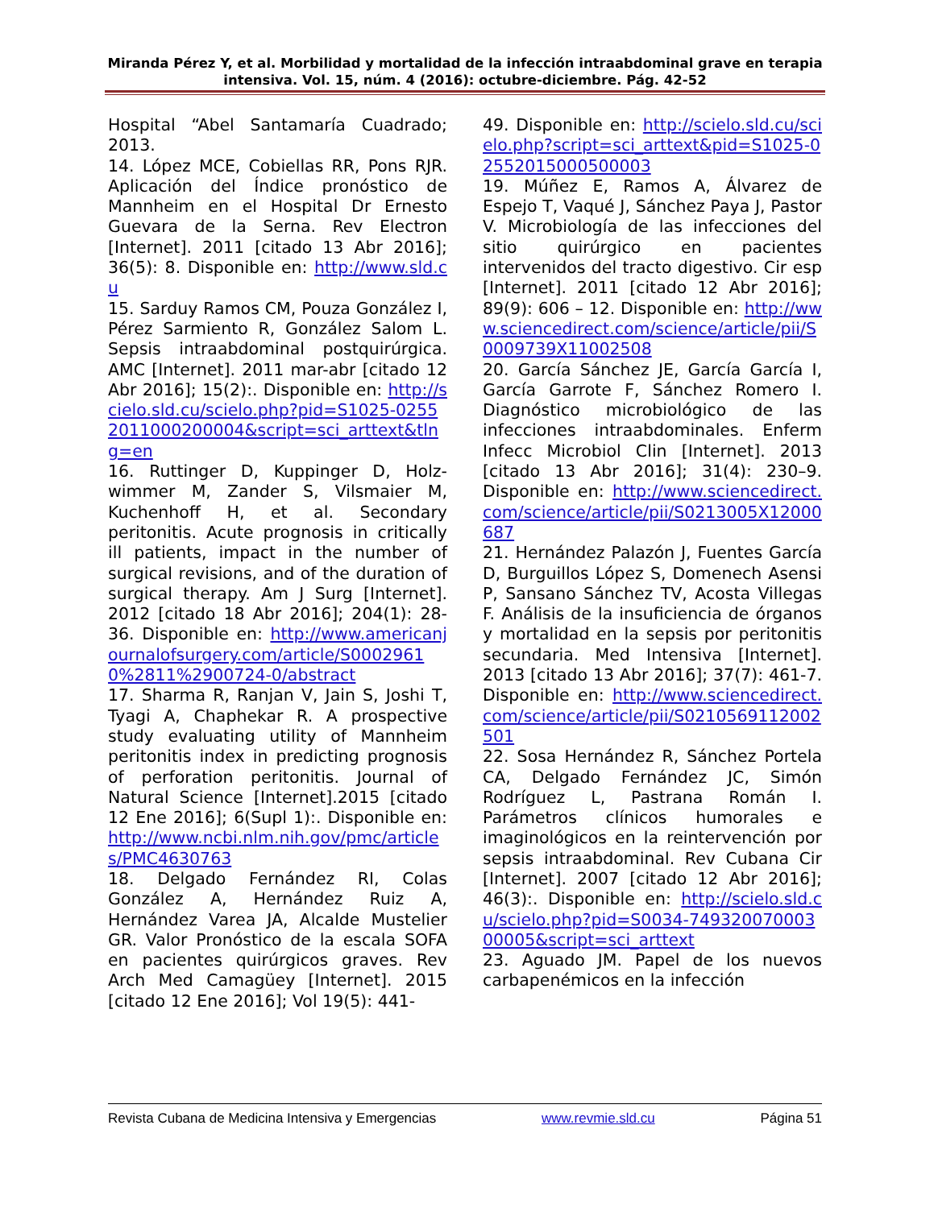Miranda Pérez Y, et al. Morbilidad y mortalidad de la infección intraabdominal grave en terapia intensiva. Vol. 15, núm. 4 (2016): octubre-diciembre. Pág. 42-52
Hospital “Abel Santamaría Cuadrado; 2013.
14. López MCE, Cobiellas RR, Pons RJR. Aplicación del Índice pronóstico de Mannheim en el Hospital Dr Ernesto Guevara de la Serna. Rev Electron [Internet]. 2011 [citado 13 Abr 2016]; 36(5): 8. Disponible en: http://www.sld.cu
15. Sarduy Ramos CM, Pouza González I, Pérez Sarmiento R, González Salom L. Sepsis intraabdominal postquirúrgica. AMC [Internet]. 2011 mar-abr [citado 12 Abr 2016]; 15(2):. Disponible en: http://scielo.sld.cu/scielo.php?pid=S1025-02552011000200004&script=sci_arttext&tlng=en
16. Ruttinger D, Kuppinger D, Holz-wimmer M, Zander S, Vilsmaier M, Kuchenhoff H, et al. Secondary peritonitis. Acute prognosis in critically ill patients, impact in the number of surgical revisions, and of the duration of surgical therapy. Am J Surg [Internet]. 2012 [citado 18 Abr 2016]; 204(1): 28-36. Disponible en: http://www.americanjournalofsurgery.com/article/S00029610%2811%2900724-0/abstract
17. Sharma R, Ranjan V, Jain S, Joshi T, Tyagi A, Chaphekar R. A prospective study evaluating utility of Mannheim peritonitis index in predicting prognosis of perforation peritonitis. Journal of Natural Science [Internet].2015 [citado 12 Ene 2016]; 6(Supl 1):. Disponible en: http://www.ncbi.nlm.nih.gov/pmc/articles/PMC4630763
18. Delgado Fernández RI, Colas González A, Hernández Ruiz A, Hernández Varea JA, Alcalde Mustelier GR. Valor Pronóstico de la escala SOFA en pacientes quirúrgicos graves. Rev Arch Med Camagüey [Internet]. 2015 [citado 12 Ene 2016]; Vol 19(5): 441-
49. Disponible en: http://scielo.sld.cu/scielo.php?script=sci_arttext&pid=S1025-02552015000500003
19. Múñez E, Ramos A, Álvarez de Espejo T, Vaqué J, Sánchez Paya J, Pastor V. Microbiología de las infecciones del sitio quirúrgico en pacientes intervenidos del tracto digestivo. Cir esp [Internet]. 2011 [citado 12 Abr 2016]; 89(9): 606 – 12. Disponible en: http://www.sciencedirect.com/science/article/pii/S0009739X11002508
20. García Sánchez JE, García García I, García Garrote F, Sánchez Romero I. Diagnóstico microbiológico de las infecciones intraabdominales. Enferm Infecc Microbiol Clin [Internet]. 2013 [citado 13 Abr 2016]; 31(4): 230–9. Disponible en: http://www.sciencedirect.com/science/article/pii/S0213005X12000687
21. Hernández Palazón J, Fuentes García D, Burguillos López S, Domenech Asensi P, Sansano Sánchez TV, Acosta Villegas F. Análisis de la insuficiencia de órganos y mortalidad en la sepsis por peritonitis secundaria. Med Intensiva [Internet]. 2013 [citado 13 Abr 2016]; 37(7): 461-7. Disponible en: http://www.sciencedirect.com/science/article/pii/S0210569112002501
22. Sosa Hernández R, Sánchez Portela CA, Delgado Fernández JC, Simón Rodríguez L, Pastrana Román I. Parámetros clínicos humorales e imaginológicos en la reintervención por sepsis intraabdominal. Rev Cubana Cir [Internet]. 2007 [citado 12 Abr 2016]; 46(3):. Disponible en: http://scielo.sld.cu/scielo.php?pid=S0034-74932007000300005&script=sci_arttext
23. Aguado JM. Papel de los nuevos carbapenémicos en la infección
Revista Cubana de Medicina Intensiva y Emergencias www.revmie.sld.cu Página 51